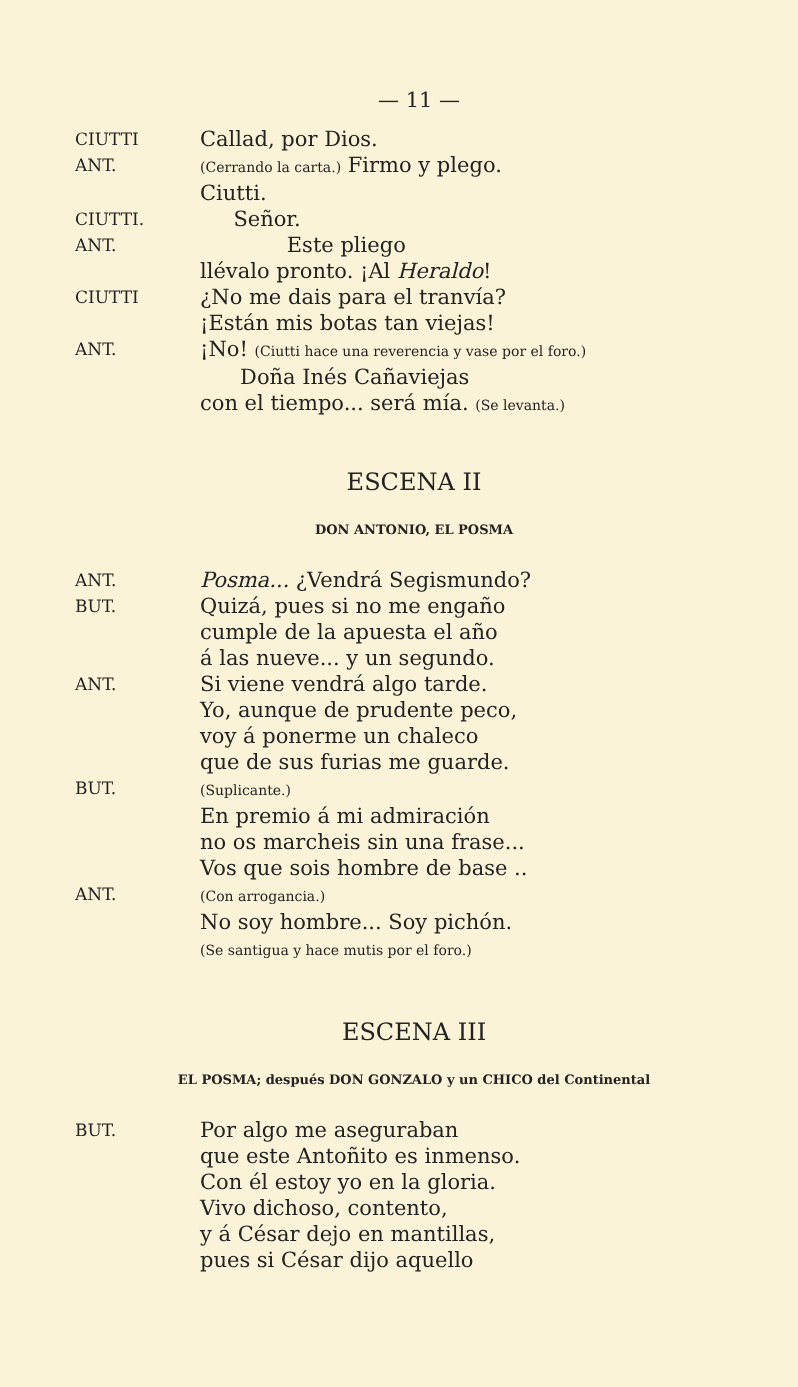— 11 —
CIUTTI
Callad, por Dios.
ANT.
(Cerrando la carta.) Firmo y plego.
Ciutti.
CIUTTI.
Señor.
ANT.
Este pliego
llévalo pronto. ¡Al Heraldo!
CIUTTI
¿No me dais para el tranvía?
¡Están mis botas tan viejas!
ANT.
¡No! (Ciutti hace una reverencia y vase por el foro.)
Doña Inés Cañaviejas
con el tiempo... será mía. (Se levanta.)
ESCENA II
DON ANTONIO, EL POSMA
ANT.
Posma... ¿Vendrá Segismundo?
BUT.
Quizá, pues si no me engaño
cumple de la apuesta el año
á las nueve... y un segundo.
ANT.
Si viene vendrá algo tarde.
Yo, aunque de prudente peco,
voy á ponerme un chaleco
que de sus furias me guarde.
BUT.
(Suplicante.)
En premio á mi admiración
no os marcheis sin una frase...
Vos que sois hombre de base ..
ANT.
(Con arrogancia.)
No soy hombre... Soy pichón.
(Se santigua y hace mutis por el foro.)
ESCENA III
EL POSMA; después DON GONZALO y un CHICO del Continental
BUT.
Por algo me aseguraban
que este Antoñito es inmenso.
Con él estoy yo en la gloria.
Vivo dichoso, contento,
y á César dejo en mantillas,
pues si César dijo aquello